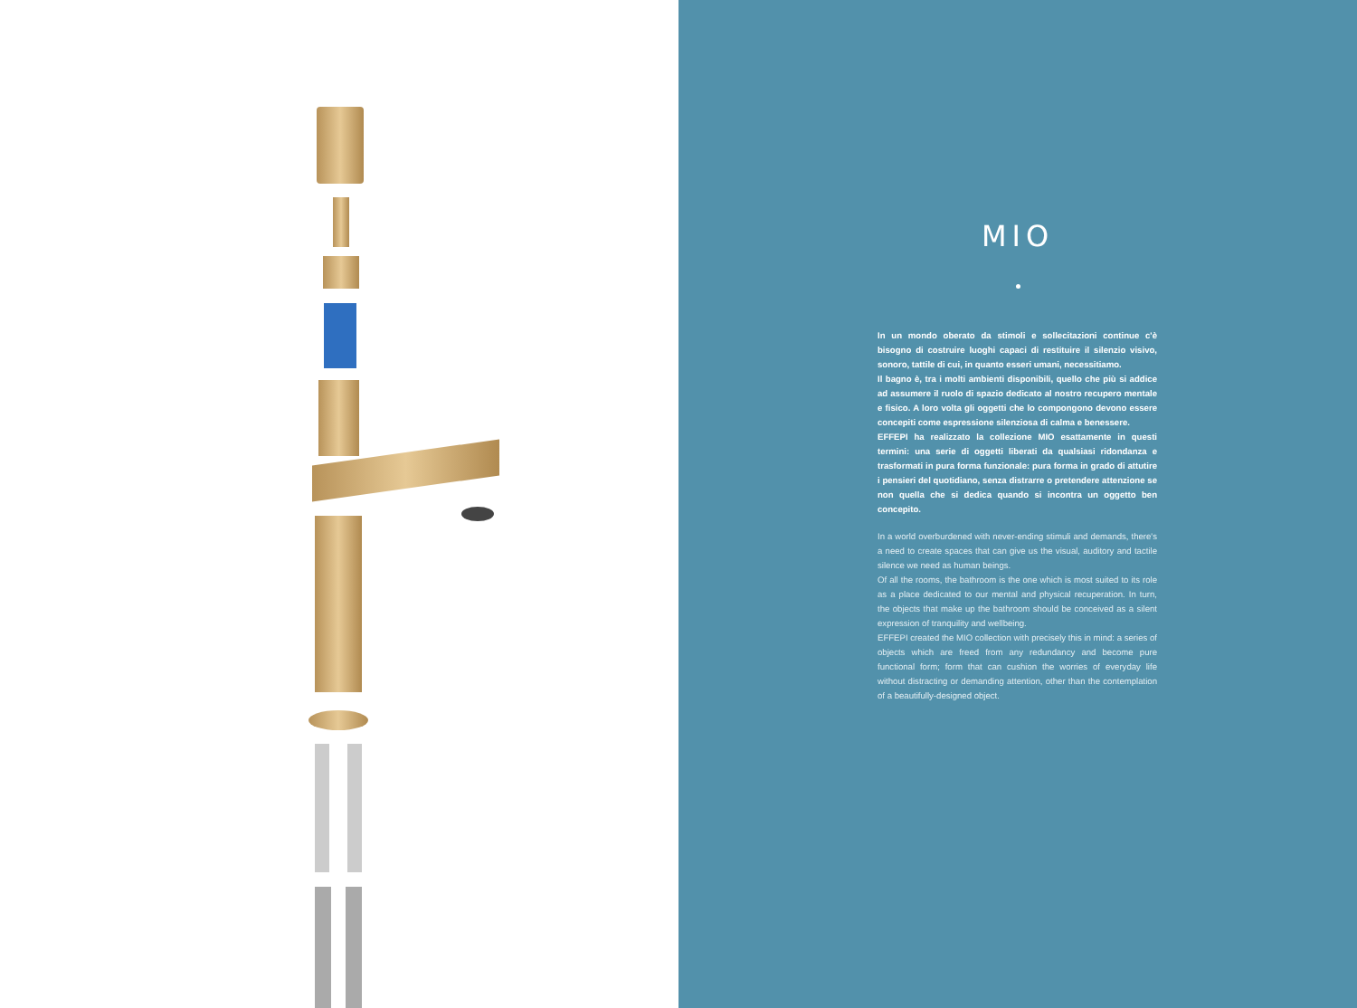MIO
In un mondo oberato da stimoli e sollecitazioni continue c'è bisogno di costruire luoghi capaci di restituire il silenzio visivo, sonoro, tattile di cui, in quanto esseri umani, necessitiamo.
Il bagno è, tra i molti ambienti disponibili, quello che più si addice ad assumere il ruolo di spazio dedicato al nostro recupero mentale e fisico. A loro volta gli oggetti che lo compongono devono essere concepiti come espressione silenziosa di calma e benessere.
EFFEPI ha realizzato la collezione MIO esattamente in questi termini: una serie di oggetti liberati da qualsiasi ridondanza e trasformati in pura forma funzionale: pura forma in grado di attutire i pensieri del quotidiano, senza distrarre o pretendere attenzione se non quella che si dedica quando si incontra un oggetto ben concepito.
In a world overburdened with never-ending stimuli and demands, there's a need to create spaces that can give us the visual, auditory and tactile silence we need as human beings.
Of all the rooms, the bathroom is the one which is most suited to its role as a place dedicated to our mental and physical recuperation. In turn, the objects that make up the bathroom should be conceived as a silent expression of tranquility and wellbeing.
EFFEPI created the MIO collection with precisely this in mind: a series of objects which are freed from any redundancy and become pure functional form; form that can cushion the worries of everyday life without distracting or demanding attention, other than the contemplation of a beautifully-designed object.